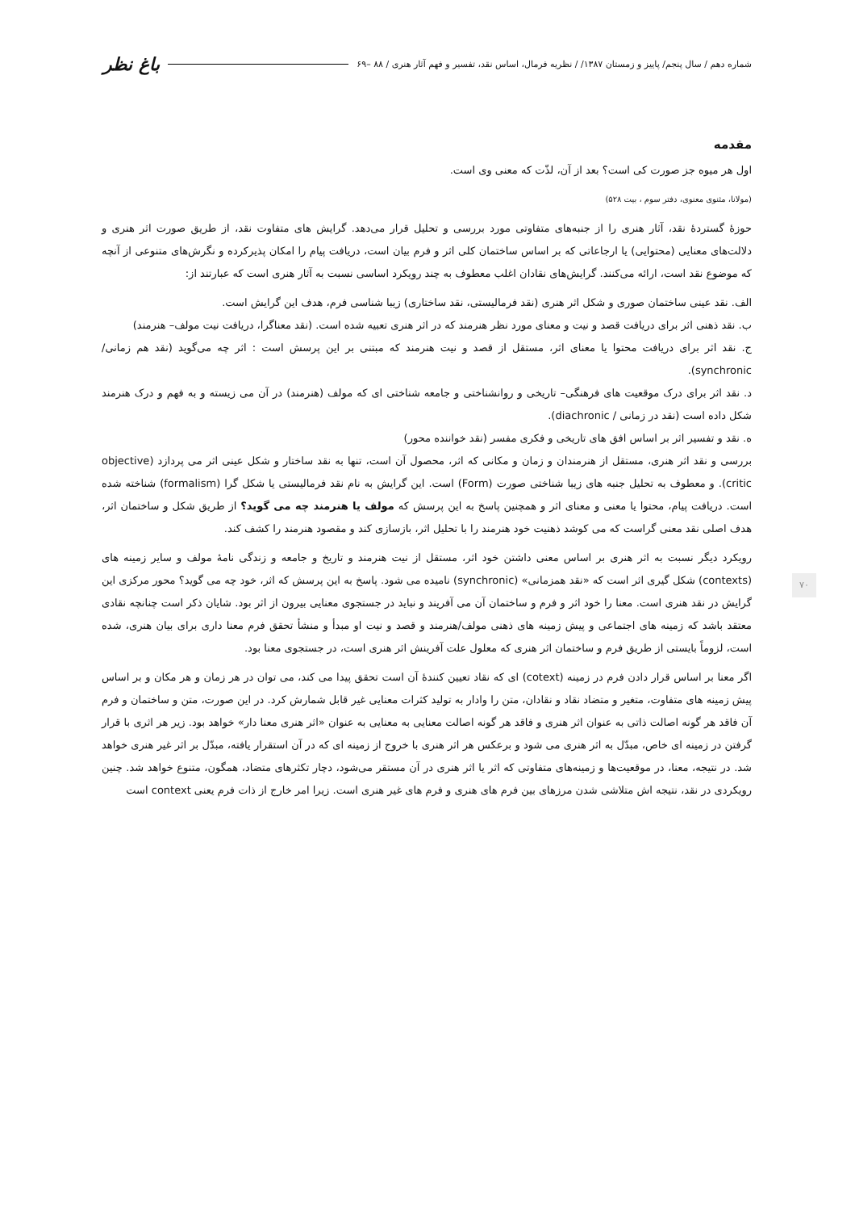شماره دهم / سال پنجم/ پاییز و زمستان ۱۳۸۷/ / نظریه فرمال، اساس نقد، تفسیر و فهم آثار هنری / ۸۸ –۶۹ باغ نظر
۷۰
مقدمه
اول هر میوه جز صورت کی است؟ بعد از آن، لذّت که معنی وی است.
(مولانا، مثنوی معنوی، دفتر سوم ، بیت ۵۲۸)
حوزهٔ گستردهٔ نقد، آثار هنری را از جنبه‌های متفاوتی مورد بررسی و تحلیل قرار می‌دهد. گرایش های متفاوت نقد، از طریق صورت اثر هنری و دلالت‌های معنایی (محتوایی) یا ارجاعاتی که بر اساس ساختمان کلی اثر و فرم بیان است، دریافت پیام را امکان پذیرکرده و نگرش‌های متنوعی از آنچه که موضوع نقد است، ارائه می‌کنند. گرایش‌های نقادان اغلب معطوف به چند رویکرد اساسی نسبت به آثار هنری است که عبارتند از:
الف. نقد عینی ساختمان صوری و شکل اثر هنری (نقد فرمالیستی، نقد ساختاری) زیبا شناسی فرم، هدف این گرایش است.
ب. نقد ذهنی اثر برای دریافت قصد و نیت و معنای مورد نظر هنرمند که در اثر هنری تعبیه شده است. (نقد معناگرا، دریافت نیت مولف– هنرمند)
ج. نقد اثر برای دریافت محتوا یا معنای اثر، مستقل از قصد و نیت هنرمند که مبتنی بر این پرسش است : اثر چه می‌گوید (نقد هم زمانی/ synchronic).
د. نقد اثر برای درک موقعیت های فرهنگی– تاریخی و روانشناختی و جامعه شناختی ای که مولف (هنرمند) در آن می زیسته و به فهم و درک هنرمند شکل داده است (نقد در زمانی / diachronic).
ه. نقد و تفسیر اثر بر اساس افق های تاریخی و فکری مفسر (نقد خواننده محور)
بررسی و نقد اثر هنری، مستقل از هنرمندان و زمان و مکانی که اثر، محصول آن است، تنها به نقد ساختار و شکل عینی اثر می پردازد (objective critic). و معطوف به تحلیل جنبه های زیبا شناختی صورت (Form) است. این گرایش به نام نقد فرمالیستی یا شکل گرا (formalism) شناخته شده است. دریافت پیام، محتوا یا معنی و معنای اثر و همچنین پاسخ به این پرسش که مولف یا هنرمند چه می گوید؟ از طریق شکل و ساختمان اثر، هدف اصلی نقد معنی گراست که می کوشد ذهنیت خود هنرمند را با تحلیل اثر، بازسازی کند و مقصود هنرمند را کشف کند.
رویکرد دیگر نسبت به اثر هنری بر اساس معنی داشتن خود اثر، مستقل از نیت هنرمند و تاریخ و جامعه و زندگی نامهٔ مولف و سایر زمینه های (contexts) شکل گیری اثر است که «نقد همزمانی» (synchronic) نامیده می شود. پاسخ به این پرسش که اثر، خود چه می گوید؟ محور مرکزی این گرایش در نقد هنری است. معنا را خود اثر و فرم و ساختمان آن می آفریند و نباید در جستجوی معنایی بیرون از اثر بود. شایان ذکر است چنانچه نقادی معتقد باشد که زمینه های اجتماعی و پیش زمینه های ذهنی مولف/هنرمند و قصد و نیت او مبدأ و منشأ تحقق فرم معنا داری برای بیان هنری، شده است، لزوماً بایستی از طریق فرم و ساختمان اثر هنری که معلول علت آفرینش اثر هنری است، در جستجوی معنا بود.
اگر معنا بر اساس قرار دادن فرم در زمینه (cotext) ای که نقاد تعیین کنندهٔ آن است تحقق پیدا می کند، می توان در هر زمان و هر مکان و بر اساس پیش زمینه های متفاوت، متغیر و متضاد نقاد و نقادان، متن را وادار به تولید کثرات معنایی غیر قابل شمارش کرد. در این صورت، متن و ساختمان و فرم آن فاقد هر گونه اصالت ذاتی به عنوان اثر هنری و فاقد هر گونه اصالت معنایی به معنایی به عنوان «اثر هنری معنا دار» خواهد بود. زیر هر اثری با قرار گرفتن در زمینه ای خاص، مبدّل به اثر هنری می شود و برعکس هر اثر هنری با خروج از زمینه ای که در آن استقرار یافته، مبدّل بر اثر غیر هنری خواهد شد. در نتیجه، معنا، در موقعیت‌ها و زمینه‌های متفاوتی که اثر یا اثر هنری در آن مستقر می‌شود، دچار تکثرهای متضاد، همگون، متنوع خواهد شد. چنین رویکردی در نقد، نتیجه اش متلاشی شدن مرزهای بین فرم های هنری و فرم های غیر هنری است. زیرا امر خارج از ذات فرم یعنی context است